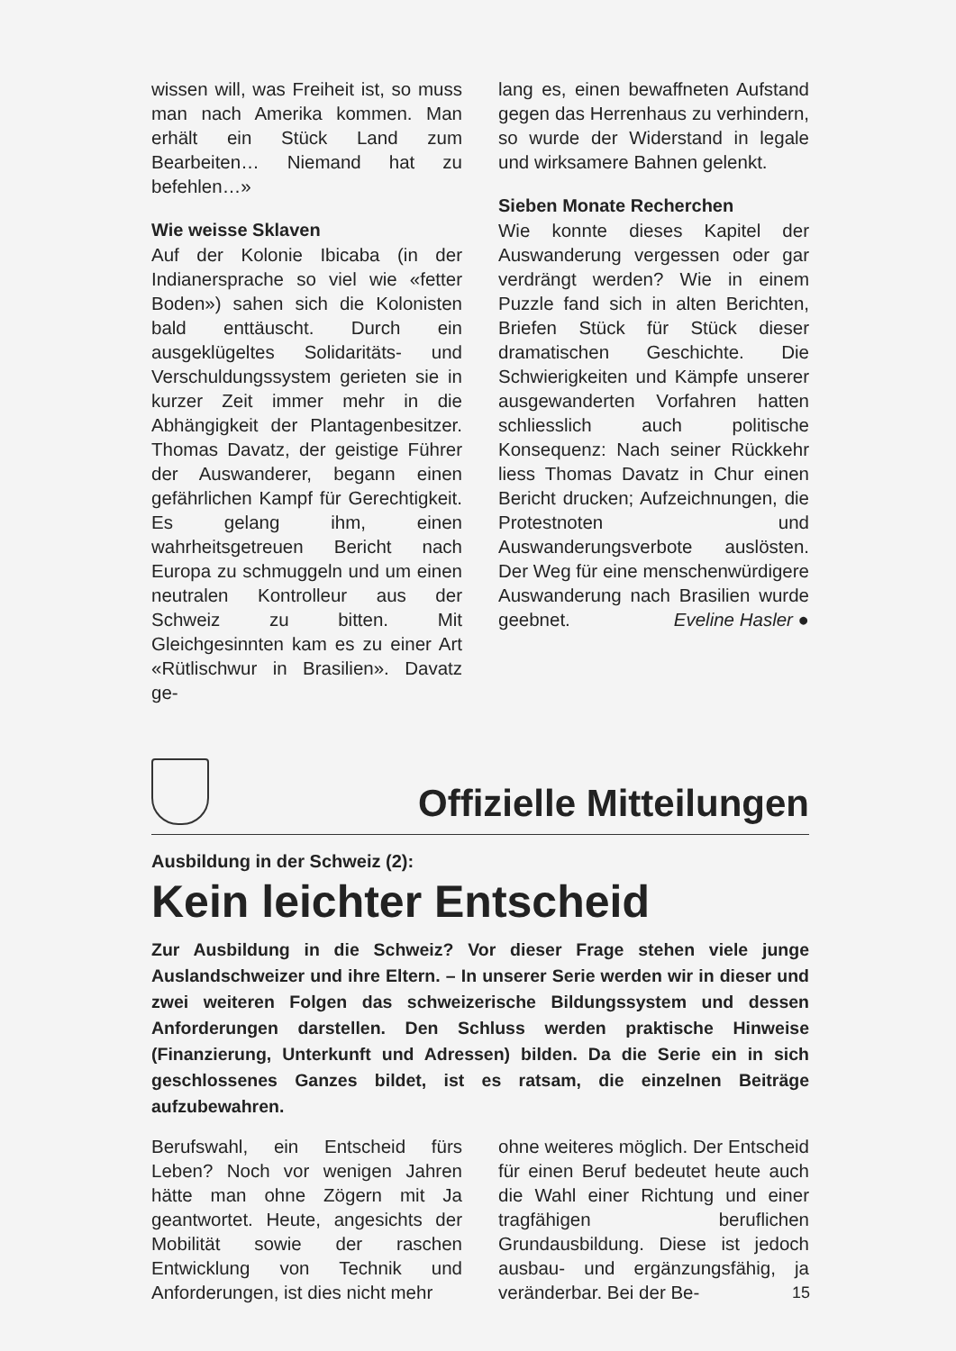wissen will, was Freiheit ist, so muss man nach Amerika kommen. Man erhält ein Stück Land zum Bearbeiten… Niemand hat zu befehlen…»
Wie weisse Sklaven
Auf der Kolonie Ibicaba (in der Indianersprache so viel wie «fetter Boden») sahen sich die Kolonisten bald enttäuscht. Durch ein ausgeklügeltes Solidaritäts- und Verschuldungssystem gerieten sie in kurzer Zeit immer mehr in die Abhängigkeit der Plantagenbesitzer. Thomas Davatz, der geistige Führer der Auswanderer, begann einen gefährlichen Kampf für Gerechtigkeit. Es gelang ihm, einen wahrheitsgetreuen Bericht nach Europa zu schmuggeln und um einen neutralen Kontrolleur aus der Schweiz zu bitten. Mit Gleichgesinnten kam es zu einer Art «Rütlischwur in Brasilien». Davatz ge-
lang es, einen bewaffneten Aufstand gegen das Herrenhaus zu verhindern, so wurde der Widerstand in legale und wirksamere Bahnen gelenkt.
Sieben Monate Recherchen
Wie konnte dieses Kapitel der Auswanderung vergessen oder gar verdrängt werden? Wie in einem Puzzle fand sich in alten Berichten, Briefen Stück für Stück dieser dramatischen Geschichte. Die Schwierigkeiten und Kämpfe unserer ausgewanderten Vorfahren hatten schliesslich auch politische Konsequenz: Nach seiner Rückkehr liess Thomas Davatz in Chur einen Bericht drucken; Aufzeichnungen, die Protestnoten und Auswanderungsverbote auslösten. Der Weg für eine menschenwürdigere Auswanderung nach Brasilien wurde geebnet. Eveline Hasler ●
Offizielle Mitteilungen
Ausbildung in der Schweiz (2):
Kein leichter Entscheid
Zur Ausbildung in die Schweiz? Vor dieser Frage stehen viele junge Auslandschweizer und ihre Eltern. – In unserer Serie werden wir in dieser und zwei weiteren Folgen das schweizerische Bildungssystem und dessen Anforderungen darstellen. Den Schluss werden praktische Hinweise (Finanzierung, Unterkunft und Adressen) bilden. Da die Serie ein in sich geschlossenes Ganzes bildet, ist es ratsam, die einzelnen Beiträge aufzubewahren.
Berufswahl, ein Entscheid fürs Leben? Noch vor wenigen Jahren hätte man ohne Zögern mit Ja geantwortet. Heute, angesichts der Mobilität sowie der raschen Entwicklung von Technik und Anforderungen, ist dies nicht mehr
ohne weiteres möglich. Der Entscheid für einen Beruf bedeutet heute auch die Wahl einer Richtung und einer tragfähigen beruflichen Grundausbildung. Diese ist jedoch ausbau- und ergänzungsfähig, ja veränderbar. Bei der Be-
15